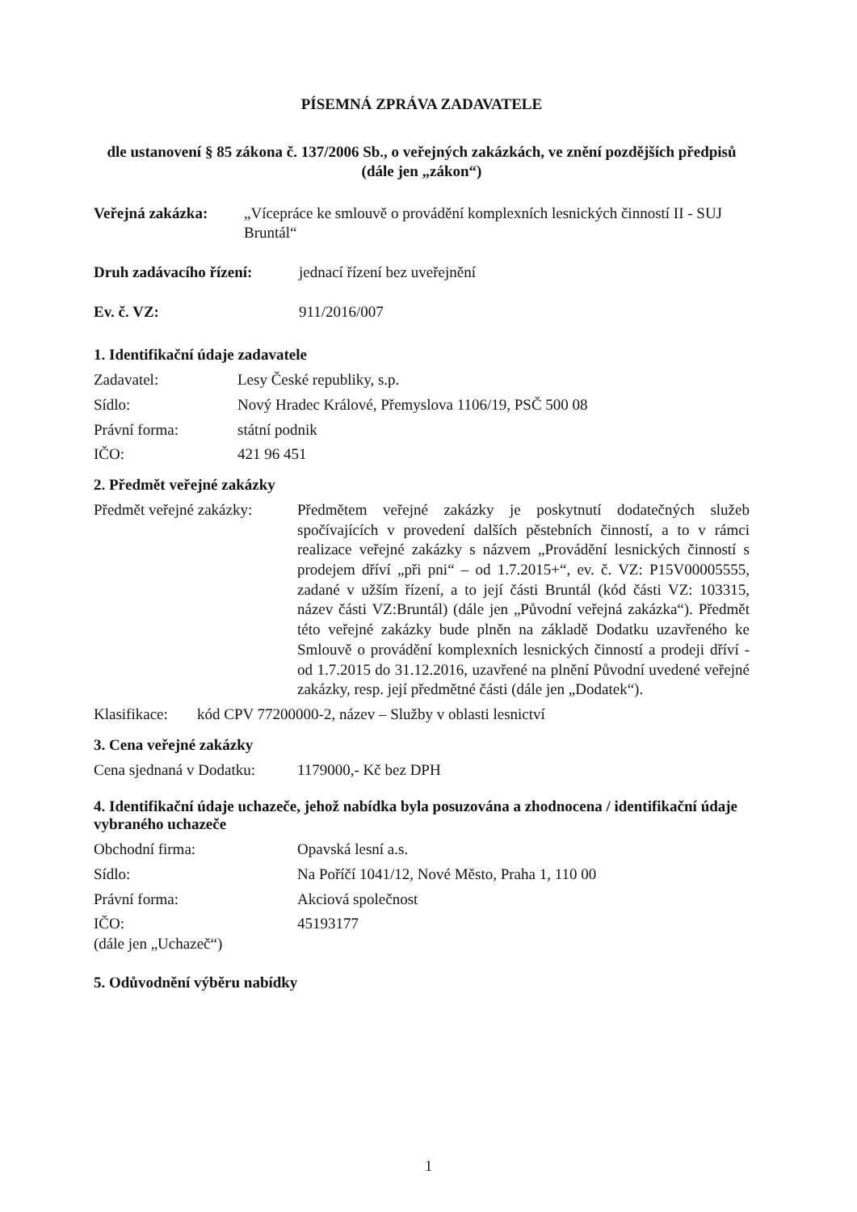PÍSEMNÁ ZPRÁVA ZADAVATELE
dle ustanovení § 85 zákona č. 137/2006 Sb., o veřejných zakázkách, ve znění pozdějších předpisů (dále jen „zákon“)
Veřejná zakázka: „Vícepráce ke smlouvě o provádění komplexních lesnických činností II - SUJ Bruntál“
Druh zadávacího řízení: jednací řízení bez uveřejnění
Ev. č. VZ: 911/2016/007
1. Identifikační údaje zadavatele
Zadavatel: Lesy České republiky, s.p.
Sídlo: Nový Hradec Králové, Přemyslova 1106/19, PSČ 500 08
Právní forma: státní podnik
IČO: 421 96 451
2. Předmět veřejné zakázky
Předmět veřejné zakázky:
Předmětem veřejné zakázky je poskytnutí dodatečných služeb spočívajících v provedení dalších pěstebních činností, a to v rámci realizace veřejné zakázky s názvem „Provádění lesnických činností s prodejem dříví „při pni“ – od 1.7.2015+“, ev. č. VZ: P15V00005555, zadané v užším řízení, a to její části Bruntál (kód části VZ: 103315, název části VZ:Bruntál) (dále jen „Původní veřejná zakázka“). Předmět této veřejné zakázky bude plněn na základě Dodatku uzavřeného ke Smlouvě o provádění komplexních lesnických činností a prodeji dříví - od 1.7.2015 do 31.12.2016, uzavřené na plnění Původní uvedené veřejné zakázky, resp. její předmětné části (dále jen „Dodatek“).
Klasifikace: kód CPV 77200000-2, název – Služby v oblasti lesnictví
3. Cena veřejné zakázky
Cena sjednaná v Dodatku: 1179000,- Kč bez DPH
4. Identifikační údaje uchazeče, jehož nabídka byla posuzována a zhodnocena / identifikační údaje vybraného uchazeče
Obchodní firma: Opavská lesní a.s.
Sídlo: Na Poříčí 1041/12, Nové Město, Praha 1, 110 00
Právní forma: Akciová společnost
IČO:
(dále jen „Uchazeč“) 45193177
5. Odůvodnění výběru nabídky
1